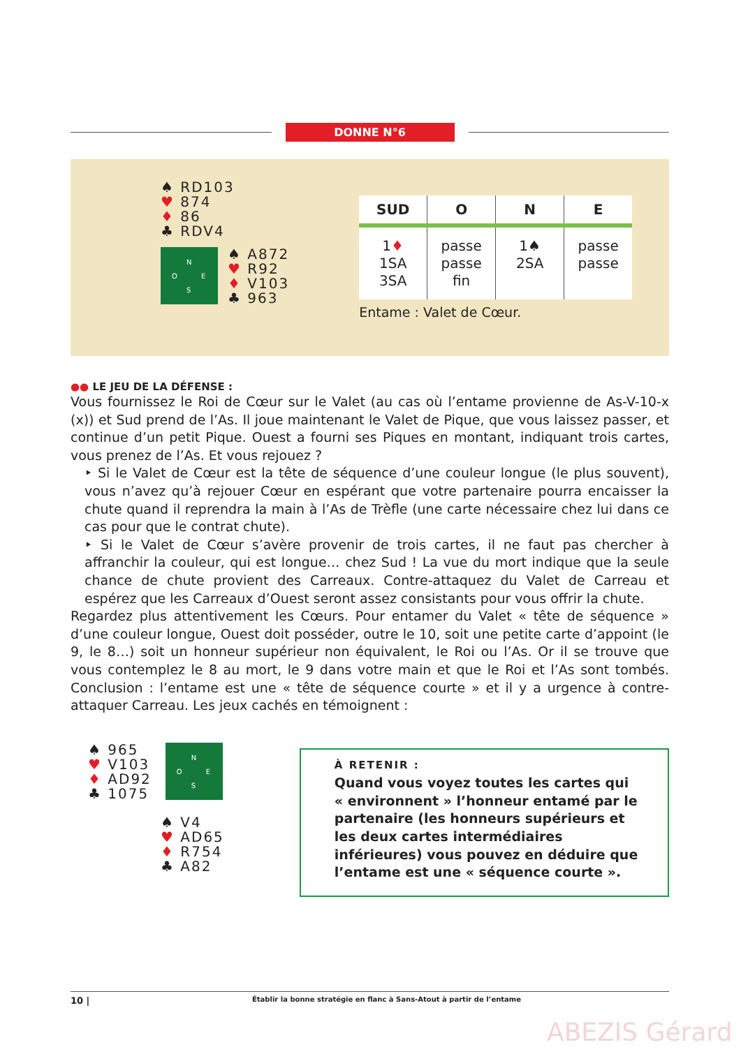DONNE N°6
♠ RD103
♥ 874
♦ 86
♣ RDV4
N
O E
S
♠ A872
♥ R92
♦ V103
♣ 963
| SUD | O | N | E |
| --- | --- | --- | --- |
| 1 ♦ 1SA 3SA | passe passe fin | 1♠ 2SA | passe passe |
Entame : Valet de Cœur.
●● LE JEU DE LA DÉFENSE :
Vous fournissez le Roi de Cœur sur le Valet (au cas où l’entame provienne de As-V-10-x (x)) et Sud prend de l’As. Il joue maintenant le Valet de Pique, que vous laissez passer, et continue d’un petit Pique. Ouest a fourni ses Piques en montant, indiquant trois cartes, vous prenez de l’As. Et vous rejouez ?
‣ Si le Valet de Cœur est la tête de séquence d’une couleur longue (le plus souvent), vous n’avez qu’à rejouer Cœur en espérant que votre partenaire pourra encaisser la chute quand il reprendra la main à l’As de Trèfle (une carte nécessaire chez lui dans ce cas pour que le contrat chute).
‣ Si le Valet de Cœur s’avère provenir de trois cartes, il ne faut pas chercher à affranchir la couleur, qui est longue… chez Sud ! La vue du mort indique que la seule chance de chute provient des Carreaux. Contre-attaquez du Valet de Carreau et espérez que les Carreaux d’Ouest seront assez consistants pour vous offrir la chute.
Regardez plus attentivement les Cœurs. Pour entamer du Valet « tête de séquence » d’une couleur longue, Ouest doit posséder, outre le 10, soit une petite carte d’appoint (le 9, le 8…) soit un honneur supérieur non équivalent, le Roi ou l’As. Or il se trouve que vous contemplez le 8 au mort, le 9 dans votre main et que le Roi et l’As sont tombés. Conclusion : l’entame est une « tête de séquence courte » et il y a urgence à contre-attaquer Carreau. Les jeux cachés en témoignent :
♠ 965
♥ V103
♦ AD92
♣ 1075
N
O E
S
♠ V4
♥ AD65
♦ R754
♣ A82
À RETENIR :
Quand vous voyez toutes les cartes qui « environnent » l’honneur entamé par le partenaire (les honneurs supérieurs et les deux cartes intermédiaires inférieures) vous pouvez en déduire que l’entame est une « séquence courte ».
10 | Établir la bonne stratégie en flanc à Sans-Atout à partir de l’entame
ABEZIS Gérard